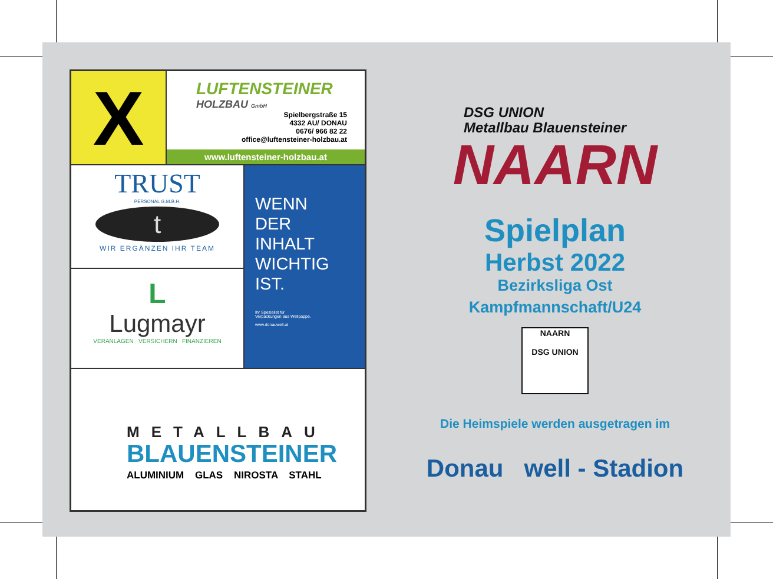X
LUFTENSTEINER
HOLZBAU GmbH
Spielbergstraße 15
4332 AU/ DONAU
0676/ 966 82 22
office@luftensteiner-holzbau.at
www.luftensteiner-holzbau.at
TRUST
PERSONAL G.M.B.H.
t
WIR ERGÄNZEN IHR TEAM
WENN
DER INHALT
WICHTIG
IST.
Ihr Spezialist für
Verpackungen aus Wellpappe.
www.donauwell.at
L
Lugmayr
VERANLAGEN VERSICHERN FINANZIEREN
METALLBAU
BLAUENSTEINER
ALUMINIUM GLAS NIROSTA STAHL
DSG UNION
Metallbau Blauensteiner
NAARN
Spielplan
Herbst 2022
Bezirksliga Ost
Kampfmannschaft/U24
NAARN
DSG UNION
Die Heimspiele werden ausgetragen im
Donau well - Stadion